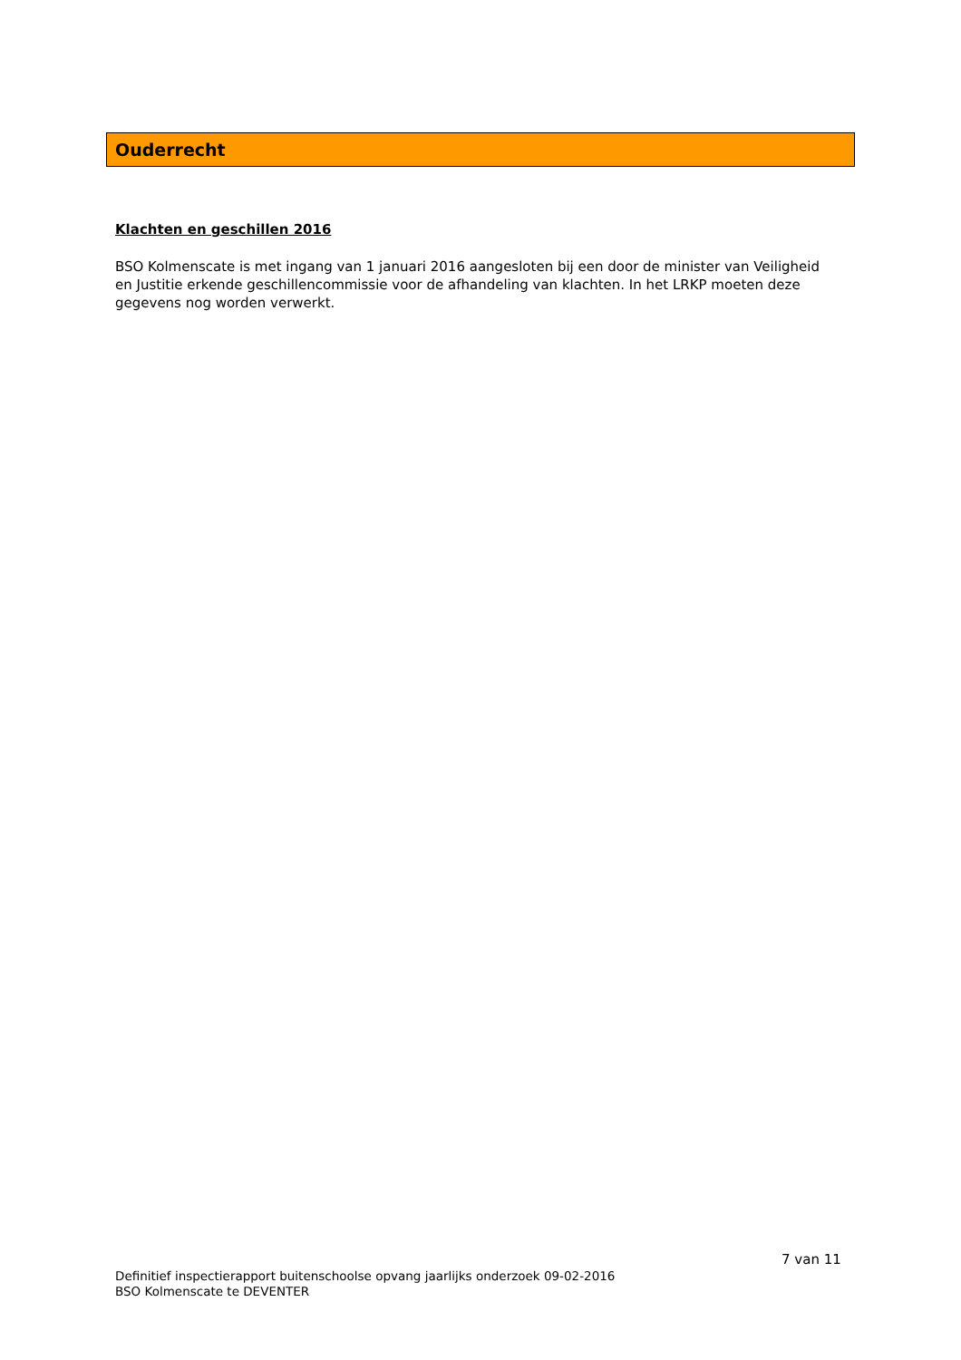Ouderrecht
Klachten en geschillen 2016
BSO Kolmenscate is met ingang van 1 januari 2016 aangesloten bij een door de minister van Veiligheid en Justitie erkende geschillencommissie voor de afhandeling van klachten. In het LRKP moeten deze gegevens nog worden verwerkt.
7 van 11
Definitief inspectierapport buitenschoolse opvang jaarlijks onderzoek 09-02-2016
BSO Kolmenscate te DEVENTER